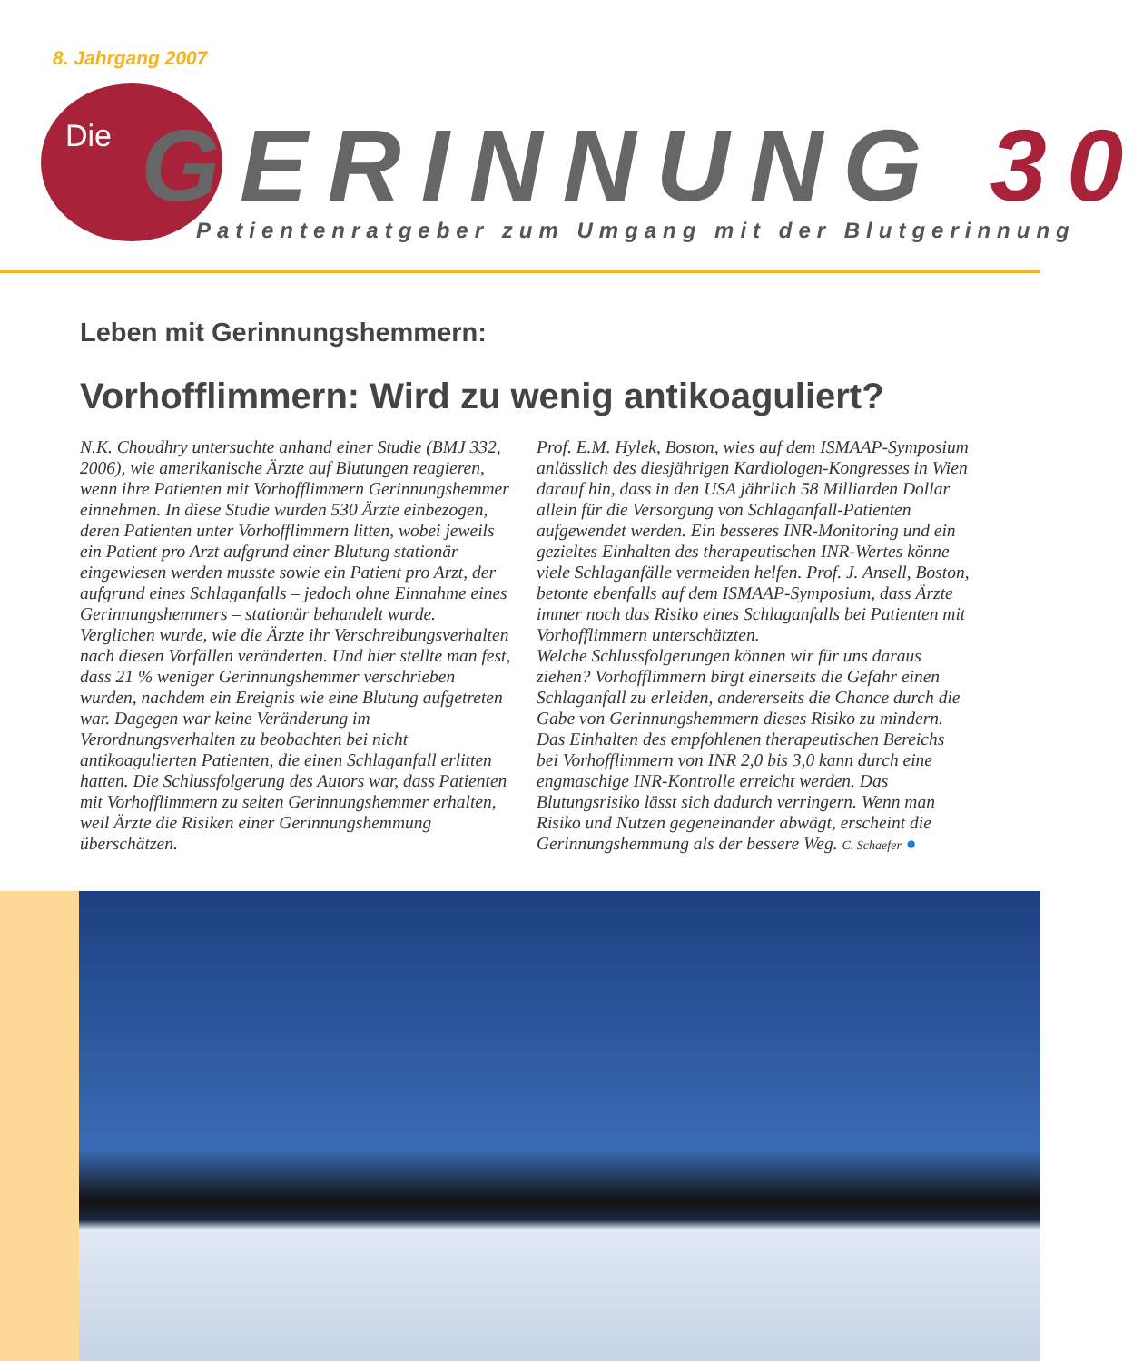8. Jahrgang 2007
Die GERINNUNG 30
Patientenratgeber zum Umgang mit der Blutgerinnung
Leben mit Gerinnungshemmern:
Vorhofflimmern: Wird zu wenig antikoaguliert?
N.K. Choudhry untersuchte anhand einer Studie (BMJ 332, 2006), wie amerikanische Ärzte auf Blutungen reagieren, wenn ihre Patienten mit Vorhofflimmern Gerinnungshemmer einnehmen. In diese Studie wurden 530 Ärzte einbezogen, deren Patienten unter Vorhofflimmern litten, wobei jeweils ein Patient pro Arzt aufgrund einer Blutung stationär eingewiesen werden musste sowie ein Patient pro Arzt, der aufgrund eines Schlaganfalls – jedoch ohne Einnahme eines Gerinnungshemmers – stationär behandelt wurde. Verglichen wurde, wie die Ärzte ihr Verschreibungsverhalten nach diesen Vorfällen veränderten. Und hier stellte man fest, dass 21 % weniger Gerinnungshemmer verschrieben wurden, nachdem ein Ereignis wie eine Blutung aufgetreten war. Dagegen war keine Veränderung im Verordnungsverhalten zu beobachten bei nicht antikoagulierten Patienten, die einen Schlaganfall erlitten hatten. Die Schlussfolgerung des Autors war, dass Patienten mit Vorhofflimmern zu selten Gerinnungshemmer erhalten, weil Ärzte die Risiken einer Gerinnungshemmung überschätzen.
Prof. E.M. Hylek, Boston, wies auf dem ISMAAP-Symposium anlässlich des diesjährigen Kardiologen-Kongresses in Wien darauf hin, dass in den USA jährlich 58 Milliarden Dollar allein für die Versorgung von Schlaganfall-Patienten aufgewendet werden. Ein besseres INR-Monitoring und ein gezieltes Einhalten des therapeutischen INR-Wertes könne viele Schlaganfälle vermeiden helfen. Prof. J. Ansell, Boston, betonte ebenfalls auf dem ISMAAP-Symposium, dass Ärzte immer noch das Risiko eines Schlaganfalls bei Patienten mit Vorhofflimmern unterschätzten.
Welche Schlussfolgerungen können wir für uns daraus ziehen? Vorhofflimmern birgt einerseits die Gefahr einen Schlaganfall zu erleiden, andererseits die Chance durch die Gabe von Gerinnungshemmern dieses Risiko zu mindern. Das Einhalten des empfohlenen therapeutischen Bereichs bei Vorhofflimmern von INR 2,0 bis 3,0 kann durch eine engmaschige INR-Kontrolle erreicht werden. Das Blutungsrisiko lässt sich dadurch verringern. Wenn man Risiko und Nutzen gegeneinander abwägt, erscheint die Gerinnungshemmung als der bessere Weg. C. Schaefer ●